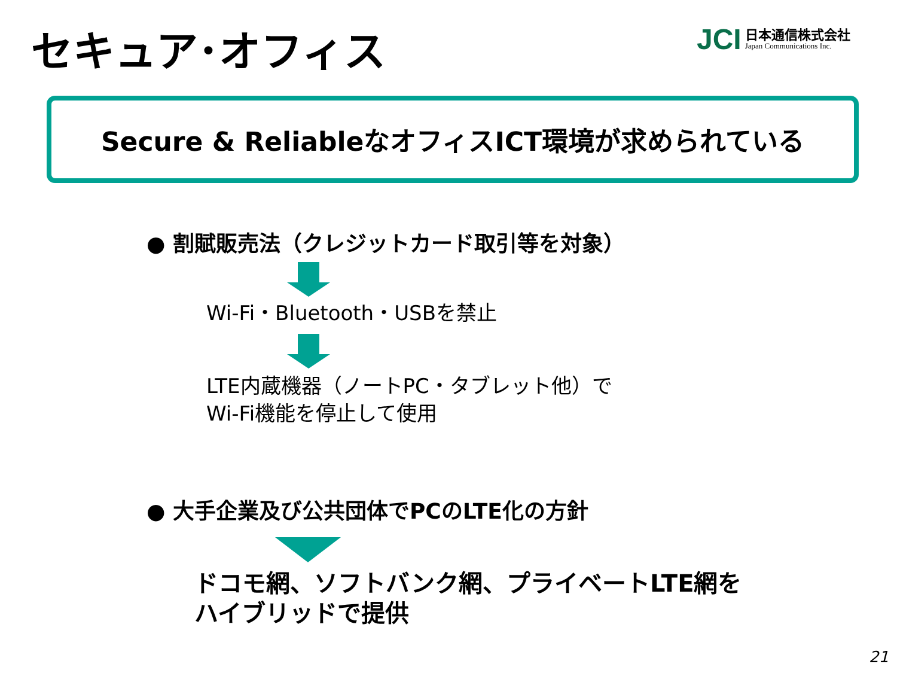セキュア･オフィス
JCI
日本通信株式会社
Japan Communications Inc.
Secure & ReliableなオフィスICT環境が求められている
● 割賦販売法（クレジットカード取引等を対象）
Wi-Fi・Bluetooth・USBを禁止
LTE内蔵機器（ノートPC・タブレット他）で
Wi-Fi機能を停止して使用
● 大手企業及び公共団体でPCのLTE化の方針
ドコモ網、ソフトバンク網、プライベートLTE網を
ハイブリッドで提供
21